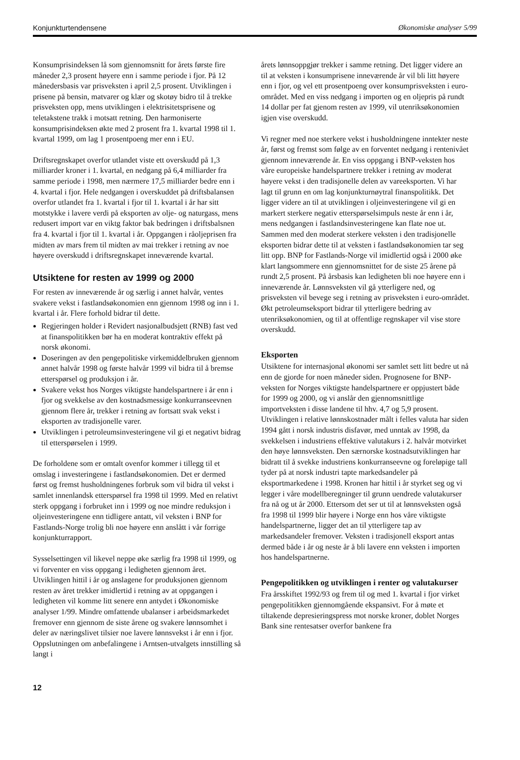Konjunkturtendensene Økonomiske analyser 5/99
Konsumprisindeksen lå som gjennomsnitt for årets første fire måneder 2,3 prosent høyere enn i samme periode i fjor. På 12 månedersbasis var prisveksten i april 2,5 prosent. Utviklingen i prisene på bensin, matvarer og klær og skotøy bidro til å trekke prisveksten opp, mens utviklingen i elektrisitetsprisene og teletakstene trakk i motsatt retning. Den harmoniserte konsumprisindeksen økte med 2 prosent fra 1. kvartal 1998 til 1. kvartal 1999, om lag 1 prosentpoeng mer enn i EU.
Driftsregnskapet overfor utlandet viste ett overskudd på 1,3 milliarder kroner i 1. kvartal, en nedgang på 6,4 milliarder fra samme periode i 1998, men nærmere 17,5 milliarder bedre enn i 4. kvartal i fjor. Hele nedgangen i overskuddet på driftsbalansen overfor utlandet fra 1. kvartal i fjor til 1. kvartal i år har sitt motstykke i lavere verdi på eksporten av olje- og naturgass, mens redusert import var en viktg faktor bak bedringen i driftsbalsnen fra 4. kvartal i fjor til 1. kvartal i år. Oppgangen i råoljeprisen fra midten av mars frem til midten av mai trekker i retning av noe høyere overskudd i driftsregnskapet inneværende kvartal.
Utsiktene for resten av 1999 og 2000
For resten av inneværende år og særlig i annet halvår, ventes svakere vekst i fastlandsøkonomien enn gjennom 1998 og inn i 1. kvartal i år. Flere forhold bidrar til dette.
Regjeringen holder i Revidert nasjonalbudsjett (RNB) fast ved at finanspolitikken bør ha en moderat kontraktiv effekt på norsk økonomi.
Doseringen av den pengepolitiske virkemiddelbruken gjennom annet halvår 1998 og første halvår 1999 vil bidra til å bremse etterspørsel og produksjon i år.
Svakere vekst hos Norges viktigste handelspartnere i år enn i fjor og svekkelse av den kostnadsmessige konkurranseevnen gjennom flere år, trekker i retning av fortsatt svak vekst i eksporten av tradisjonelle varer.
Utviklingen i petroleumsinvesteringene vil gi et negativt bidrag til etterspørselen i 1999.
De forholdene som er omtalt ovenfor kommer i tillegg til et omslag i investeringene i fastlandsøkonomien. Det er dermed først og fremst husholdningenes forbruk som vil bidra til vekst i samlet innenlandsk etterspørsel fra 1998 til 1999. Med en relativt sterk oppgang i forbruket inn i 1999 og noe mindre reduksjon i oljeinvesteringene enn tidligere antatt, vil veksten i BNP for Fastlands-Norge trolig bli noe høyere enn anslått i vår forrige konjunkturrapport.
Sysselsettingen vil likevel neppe øke særlig fra 1998 til 1999, og vi forventer en viss oppgang i ledigheten gjennom året. Utviklingen hittil i år og anslagene for produksjonen gjennom resten av året trekker imidlertid i retning av at oppgangen i ledigheten vil komme litt senere enn antydet i Økonomiske analyser 1/99. Mindre omfattende ubalanser i arbeidsmarkedet fremover enn gjennom de siste årene og svakere lønnsomhet i deler av næringslivet tilsier noe lavere lønnsvekst i år enn i fjor. Oppslutningen om anbefalingene i Arntsen-utvalgets innstilling så langt i
årets lønnsoppgjør trekker i samme retning. Det ligger videre an til at veksten i konsumprisene inneværende år vil bli litt høyere enn i fjor, og vel ett prosentpoeng over konsumprisveksten i euro-området. Med en viss nedgang i importen og en oljepris på rundt 14 dollar per fat gjenom resten av 1999, vil utenriksøkonomien igjen vise overskudd.
Vi regner med noe sterkere vekst i husholdningene inntekter neste år, først og fremst som følge av en forventet nedgang i rentenivået gjennom inneværende år. En viss oppgang i BNP-veksten hos våre europeiske handelspartnere trekker i retning av moderat høyere vekst i den tradisjonelle delen av vareeksporten. Vi har lagt til grunn en om lag konjunkturnøytral finanspolitikk. Det ligger videre an til at utviklingen i oljeinvesteringene vil gi en markert sterkere negativ etterspørselsimpuls neste år enn i år, mens nedgangen i fastlandsinvesteringene kan flate noe ut. Sammen med den moderat sterkere veksten i den tradisjonelle eksporten bidrar dette til at veksten i fastlandsøkonomien tar seg litt opp. BNP for Fastlands-Norge vil imidlertid også i 2000 øke klart langsommere enn gjennomsnittet for de siste 25 årene på rundt 2,5 prosent. På årsbasis kan ledigheten bli noe høyere enn i inneværende år. Lønnsveksten vil gå ytterligere ned, og prisveksten vil bevege seg i retning av prisveksten i euro-området. Økt petroleumseksport bidrar til ytterligere bedring av utenriksøkonomien, og til at offentlige regnskaper vil vise store overskudd.
Eksporten
Utsiktene for internasjonal økonomi ser samlet sett litt bedre ut nå enn de gjorde for noen måneder siden. Prognosene for BNP-veksten for Norges viktigste handelspartnere er oppjustert både for 1999 og 2000, og vi anslår den gjennomsnittlige importveksten i disse landene til hhv. 4,7 og 5,9 prosent. Utviklingen i relative lønnskostnader målt i felles valuta har siden 1994 gått i norsk industris disfavør, med unntak av 1998, da svekkelsen i industriens effektive valutakurs i 2. halvår motvirket den høye lønnsveksten. Den særnorske kostnadsutviklingen har bidratt til å svekke industriens konkurranseevne og foreløpige tall tyder på at norsk industri tapte markedsandeler på eksportmarkedene i 1998. Kronen har hittil i år styrket seg og vi legger i våre modellberegninger til grunn uendrede valutakurser fra nå og ut år 2000. Ettersom det ser ut til at lønnsveksten også fra 1998 til 1999 blir høyere i Norge enn hos våre viktigste handelspartnerne, ligger det an til ytterligere tap av markedsandeler fremover. Veksten i tradisjonell eksport antas dermed både i år og neste år å bli lavere enn veksten i importen hos handelspartnerne.
Pengepolitikken og utviklingen i renter og valutakurser
Fra årsskiftet 1992/93 og frem til og med 1. kvartal i fjor virket pengepolitikken gjennomgående ekspansivt. For å møte et tiltakende depresieringspress mot norske kroner, doblet Norges Bank sine rentesatser overfor bankene fra
12